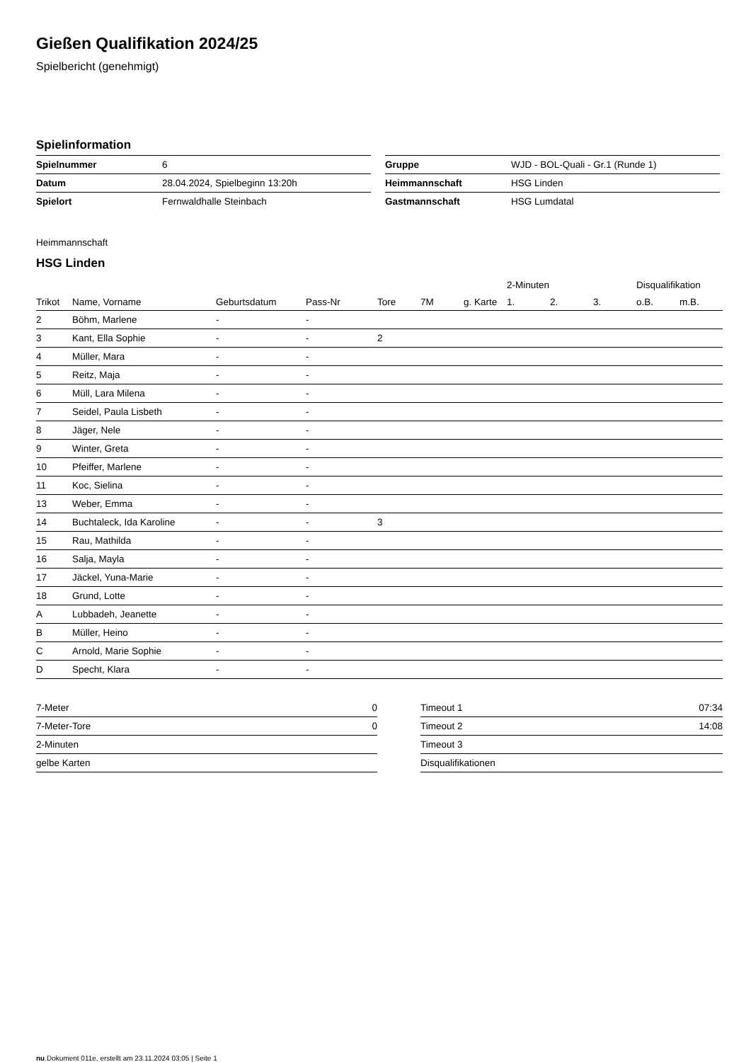Gießen Qualifikation 2024/25
Spielbericht (genehmigt)
Spielinformation
| Spielnummer | 6 |
| Datum | 28.04.2024, Spielbeginn 13:20h |
| Spielort | Fernwaldhalle Steinbach |
| Gruppe | WJD - BOL-Quali - Gr.1 (Runde 1) |
| Heimmannschaft | HSG Linden |
| Gastmannschaft | HSG Lumdatal |
Heimmannschaft
HSG Linden
| | | | | | | | 2-Minuten | | | Disqualifikation | |
| --- | --- | --- | --- | --- | --- | --- | --- | --- | --- | --- | --- |
| Trikot | Name, Vorname | Geburtsdatum | Pass-Nr | Tore | 7M | g. Karte | 1. | 2. | 3. | o.B. | m.B. |
| 2 | Böhm, Marlene | - | - | | | | | | | | |
| 3 | Kant, Ella Sophie | - | - | 2 | | | | | | | |
| 4 | Müller, Mara | - | - | | | | | | | | |
| 5 | Reitz, Maja | - | - | | | | | | | | |
| 6 | Müll, Lara Milena | - | - | | | | | | | | |
| 7 | Seidel, Paula Lisbeth | - | - | | | | | | | | |
| 8 | Jäger, Nele | - | - | | | | | | | | |
| 9 | Winter, Greta | - | - | | | | | | | | |
| 10 | Pfeiffer, Marlene | - | - | | | | | | | | |
| 11 | Koc, Sielina | - | - | | | | | | | | |
| 13 | Weber, Emma | - | - | | | | | | | | |
| 14 | Buchtaleck, Ida Karoline | - | - | 3 | | | | | | | |
| 15 | Rau, Mathilda | - | - | | | | | | | | |
| 16 | Salja, Mayla | - | - | | | | | | | | |
| 17 | Jäckel, Yuna-Marie | - | - | | | | | | | | |
| 18 | Grund, Lotte | - | - | | | | | | | | |
| A | Lubbadeh, Jeanette | - | - | | | | | | | | |
| B | Müller, Heino | - | - | | | | | | | | |
| C | Arnold, Marie Sophie | - | - | | | | | | | | |
| D | Specht, Klara | - | - | | | | | | | | |
| 7-Meter | 0 |
| 7-Meter-Tore | 0 |
| 2-Minuten | |
| gelbe Karten | |
| Timeout 1 | 07:34 |
| Timeout 2 | 14:08 |
| Timeout 3 | |
| Disqualifikationen | |
nu.Dokument 011e, erstellt am 23.11.2024 03:05 | Seite 1